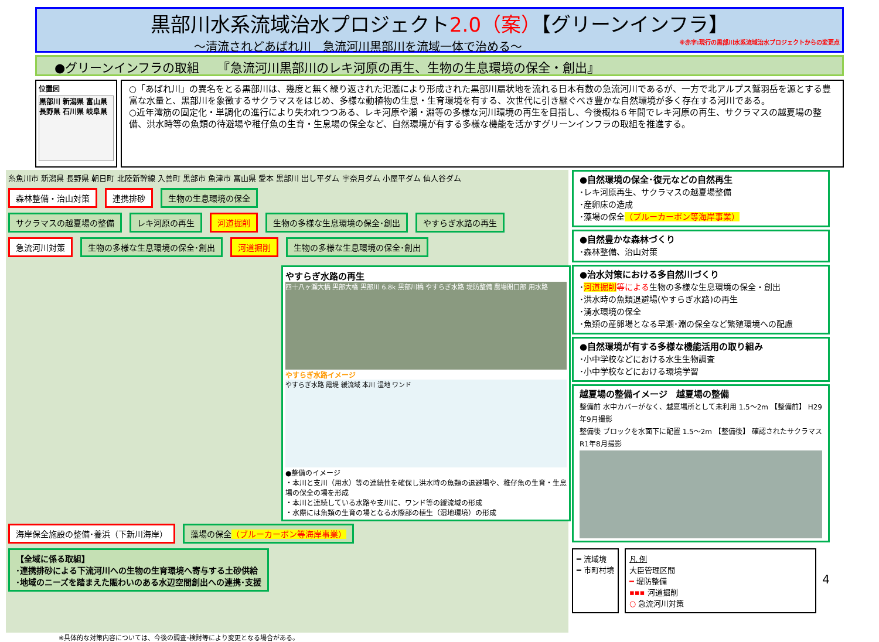黒部川水系流域治水プロジェクト2.0（案）【グリーンインフラ】
～清流されどあばれ川　急流河川黒部川を流域一体で治める～ ※赤字:現行の黒部川水系流域治水プロジェクトからの変更点
●グリーンインフラの取組　　『急流河川黒部川のレキ河原の再生、生物の生息環境の保全・創出』
位置図
黒部川 新潟県 富山県 長野県 石川県 岐阜県
○「あばれ川」の異名をとる黒部川は、幾度と無く繰り返された氾濫により形成された黒部川扇状地を流れる日本有数の急流河川であるが、一方で北アルプス鷲羽岳を源とする豊富な水量と、黒部川を象徴するサクラマスをはじめ、多様な動植物の生息・生育環境を有する、次世代に引き継ぐべき豊かな自然環境が多く存在する河川である。
○近年澪筋の固定化・単調化の進行により失われつつある、レキ河原や瀬・淵等の多様な河川環境の再生を目指し、今後概ね６年間でレキ河原の再生、サクラマスの越夏場の整備、洪水時等の魚類の待避場や稚仔魚の生育・生息場の保全など、自然環境が有する多様な機能を活かすグリーンインフラの取組を推進する。
糸魚川市 新潟県 長野県 朝日町 北陸新幹線 入善町 黒部市 魚津市 富山県 愛本 黒部川 出し平ダム 宇奈月ダム 小屋平ダム 仙人谷ダム
森林整備・治山対策 連携排砂 生物の生息環境の保全
サクラマスの越夏場の整備 レキ河原の再生 河道掘削 生物の多様な生息環境の保全･創出 やすらぎ水路の再生 急流河川対策 生物の多様な生息環境の保全･創出 河道掘削 生物の多様な生息環境の保全･創出
やすらぎ水路の再生
四十八ヶ瀬大橋 黒部大橋 黒部川 6.8k 黒部川橋 やすらぎ水路 堤防整備 農場開口部 用水路
やすらぎ水路イメージ
やすらぎ水路 霞堤 緩流域 本川 湿地 ワンド
●整備のイメージ
・本川と支川（用水）等の連続性を確保し洪水時の魚類の退避場や、稚仔魚の生育・生息場の保全の場を形成
・本川と連続している水路や支川に、ワンド等の緩流域の形成
・水際には魚類の生育の場となる水際部の植生（湿地環境）の形成
海岸保全施設の整備･養浜（下新川海岸） 藻場の保全（ブルーカーボン等海岸事業）
【全域に係る取組】
･連携排砂による下流河川への生物の生育環境へ寄与する土砂供給
･地域のニーズを踏まえた賑わいのある水辺空間創出への連携･支援
●自然環境の保全･復元などの自然再生
･レキ河原再生、サクラマスの越夏場整備
･産卵床の造成
･藻場の保全（ブルーカーボン等海岸事業）
●自然豊かな森林づくり
･森林整備、治山対策
●治水対策における多自然川づくり
･河道掘削 等による生物の多様な生息環境の保全・創出
･洪水時の魚類退避場(やすらぎ水路)の再生
･湧水環境の保全
･魚類の産卵場となる早瀬･淵の保全など繁殖環境への配慮
●自然環境が有する多様な機能活用の取り組み
･小中学校などにおける水生生物調査
･小中学校などにおける環境学習
越夏場の整備イメージ　越夏場の整備
整備前 水中カバーがなく、越夏場所として未利用 1.5～2m 【整備前】 H29年9月撮影
整備後 ブロックを水面下に配置 1.5～2m 【整備後】 確認されたサクラマス R1年8月撮影
━ 流域境
━ 市町村境
凡 例
大臣管理区間
━ 堤防整備
▪▪▪ 河道掘削
○ 急流河川対策
4
※具体的な対策内容については、今後の調査･検討等により変更となる場合がある。